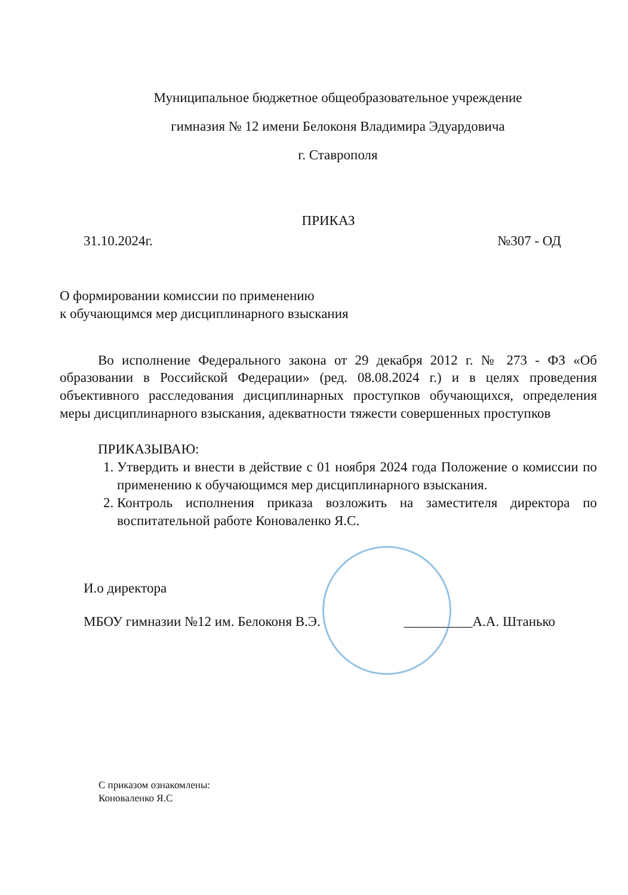Муниципальное бюджетное общеобразовательное учреждение
гимназия № 12 имени Белоконя Владимира Эдуардовича
г. Ставрополя
ПРИКАЗ
31.10.2024г. №307 - ОД
О формировании комиссии по применению
к обучающимся мер дисциплинарного взыскания
Во исполнение Федерального закона от 29 декабря 2012 г. № 273 - ФЗ «Об образовании в Российской Федерации» (ред. 08.08.2024 г.) и в целях проведения объективного расследования дисциплинарных проступков обучающихся, определения меры дисциплинарного взыскания, адекватности тяжести совершенных проступков
ПРИКАЗЫВАЮ:
1. Утвердить и внести в действие с 01 ноября 2024 года Положение о комиссии по применению к обучающимся мер дисциплинарного взыскания.
2. Контроль исполнения приказа возложить на заместителя директора по воспитательной работе Коноваленко Я.С.
И.о директора
МБОУ гимназии №12 им. Белоконя В.Э. __________А.А. Штанько
С приказом ознакомлены:
Коноваленко Я.С